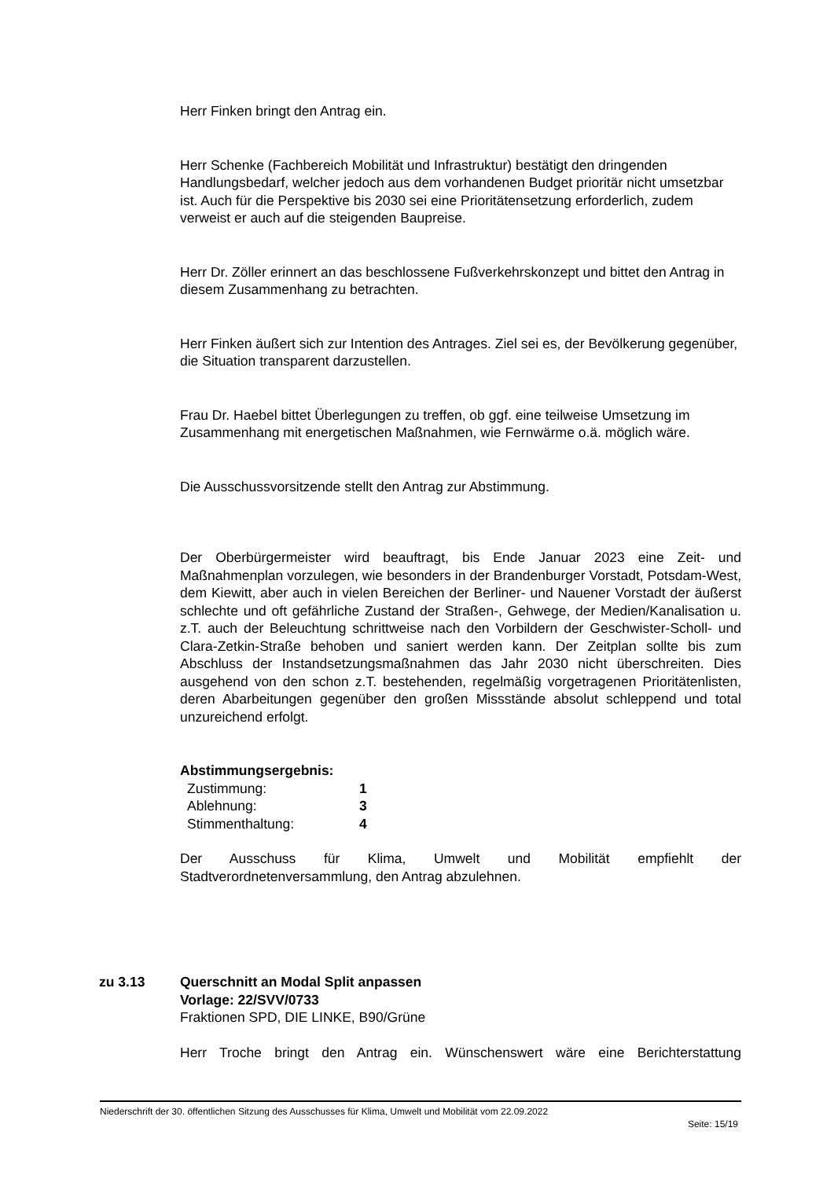Herr Finken bringt den Antrag ein.
Herr Schenke (Fachbereich Mobilität und Infrastruktur) bestätigt den dringenden Handlungsbedarf, welcher jedoch aus dem vorhandenen Budget prioritär nicht umsetzbar ist. Auch für die Perspektive bis 2030 sei eine Prioritätensetzung erforderlich, zudem verweist er auch auf die steigenden Baupreise.
Herr Dr. Zöller erinnert an das beschlossene Fußverkehrskonzept und bittet den Antrag in diesem Zusammenhang zu betrachten.
Herr Finken äußert sich zur Intention des Antrages. Ziel sei es, der Bevölkerung gegenüber, die Situation transparent darzustellen.
Frau Dr. Haebel bittet Überlegungen zu treffen, ob ggf. eine teilweise Umsetzung im Zusammenhang mit energetischen Maßnahmen, wie Fernwärme o.ä. möglich wäre.
Die Ausschussvorsitzende stellt den Antrag zur Abstimmung.
Der Oberbürgermeister wird beauftragt, bis Ende Januar 2023 eine Zeit- und Maßnahmenplan vorzulegen, wie besonders in der Brandenburger Vorstadt, Potsdam-West, dem Kiewitt, aber auch in vielen Bereichen der Berliner- und Nauener Vorstadt der äußerst schlechte und oft gefährliche Zustand der Straßen-, Gehwege, der Medien/Kanalisation u. z.T. auch der Beleuchtung schrittweise nach den Vorbildern der Geschwister-Scholl- und Clara-Zetkin-Straße behoben und saniert werden kann. Der Zeitplan sollte bis zum Abschluss der Instandsetzungsmaßnahmen das Jahr 2030 nicht überschreiten. Dies ausgehend von den schon z.T. bestehenden, regelmäßig vorgetragenen Prioritätenlisten, deren Abarbeitungen gegenüber den großen Missstände absolut schleppend und total unzureichend erfolgt.
Abstimmungsergebnis:
| Zustimmung: | 1 |
| Ablehnung: | 3 |
| Stimmenthaltung: | 4 |
Der Ausschuss für Klima, Umwelt und Mobilität empfiehlt der Stadtverordnetenversammlung, den Antrag abzulehnen.
zu 3.13 Querschnitt an Modal Split anpassen
Vorlage: 22/SVV/0733
Fraktionen SPD, DIE LINKE, B90/Grüne
Herr Troche bringt den Antrag ein. Wünschenswert wäre eine Berichterstattung
Niederschrift der 30. öffentlichen Sitzung des Ausschusses für Klima, Umwelt und Mobilität vom 22.09.2022
Seite: 15/19